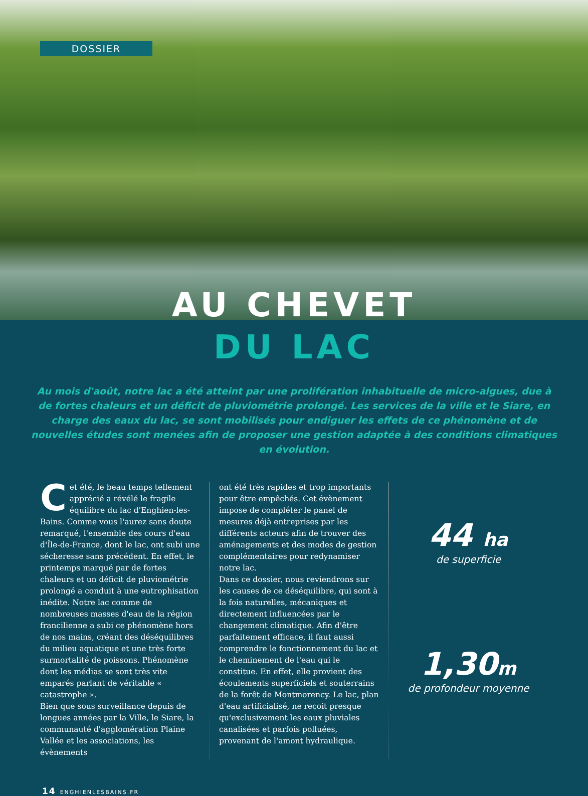DOSSIER
AU CHEVET
DU LAC
Au mois d'août, notre lac a été atteint par une prolifération inhabituelle de micro-algues, due à de fortes chaleurs et un déficit de pluviométrie prolongé. Les services de la ville et le Siare, en charge des eaux du lac, se sont mobilisés pour endiguer les effets de ce phénomène et de nouvelles études sont menées afin de proposer une gestion adaptée à des conditions climatiques en évolution.
Cet été, le beau temps tellement apprécié a révélé le fragile équilibre du lac d'Enghien-les-Bains. Comme vous l'aurez sans doute remarqué, l'ensemble des cours d'eau d'Île-de-France, dont le lac, ont subi une sécheresse sans précédent. En effet, le printemps marqué par de fortes chaleurs et un déficit de pluviométrie prolongé a conduit à une eutrophisation inédite. Notre lac comme de nombreuses masses d'eau de la région francilienne a subi ce phénomène hors de nos mains, créant des déséquilibres du milieu aquatique et une très forte surmortalité de poissons. Phénomène dont les médias se sont très vite emparés parlant de véritable « catastrophe ».
Bien que sous surveillance depuis de longues années par la Ville, le Siare, la communauté d'agglomération Plaine Vallée et les associations, les évènements
ont été très rapides et trop importants pour être empêchés. Cet évènement impose de compléter le panel de mesures déjà entreprises par les différents acteurs afin de trouver des aménagements et des modes de gestion complémentaires pour redynamiser notre lac.
Dans ce dossier, nous reviendrons sur les causes de ce déséquilibre, qui sont à la fois naturelles, mécaniques et directement influencées par le changement climatique. Afin d'être parfaitement efficace, il faut aussi comprendre le fonctionnement du lac et le cheminement de l'eau qui le constitue. En effet, elle provient des écoulements superficiels et souterrains de la forêt de Montmorency. Le lac, plan d'eau artificialisé, ne reçoit presque qu'exclusivement les eaux pluviales canalisées et parfois polluées, provenant de l'amont hydraulique.
44 ha
de superficie
1,30m
de profondeur moyenne
14 ENGHIENLESBAINS.FR